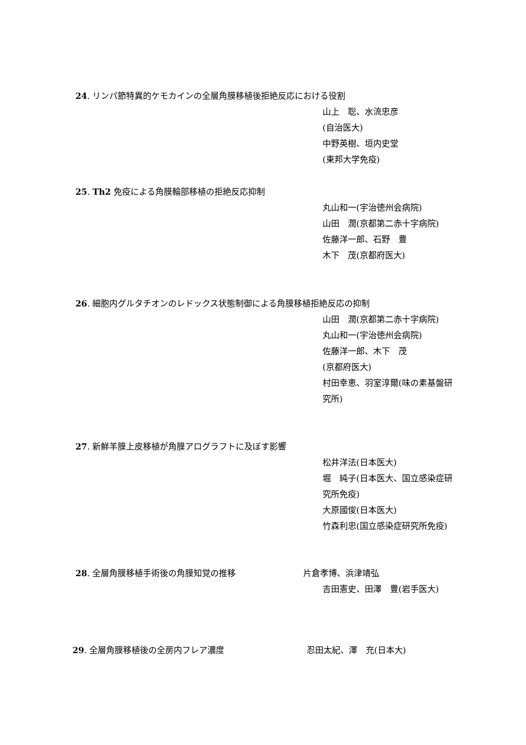24. リンパ節特異的ケモカインの全層角膜移植後拒絶反応における役割
山上　聡、水流忠彦
(自治医大)
中野英樹、垣内史堂
(東邦大学免疫)
25. Th2 免疫による角膜輪部移植の拒絶反応抑制
丸山和一(宇治徳州会病院)
山田　潤(京都第二赤十字病院)
佐藤洋一郎、石野　豊
木下　茂(京都府医大)
26. 細胞内グルタチオンのレドックス状態制御による角膜移植拒絶反応の抑制
山田　潤(京都第二赤十字病院)
丸山和一(宇治徳州会病院)
佐藤洋一郎、木下　茂
(京都府医大)
村田幸恵、羽室淳爾(味の素基盤研究所)
27. 新鮮羊膜上皮移植が角膜アログラフトに及ぼす影響
松井洋法(日本医大)
堀　純子(日本医大、国立感染症研究所免疫)
大原國俊(日本医大)
竹森利忠(国立感染症研究所免疫)
28. 全層角膜移植手術後の角膜知覚の推移 片倉孝博、浜津靖弘
吉田憲史、田澤　豊(岩手医大)
29. 全層角膜移植後の全房内フレア濃度 忍田太紀、澤　充(日本大)